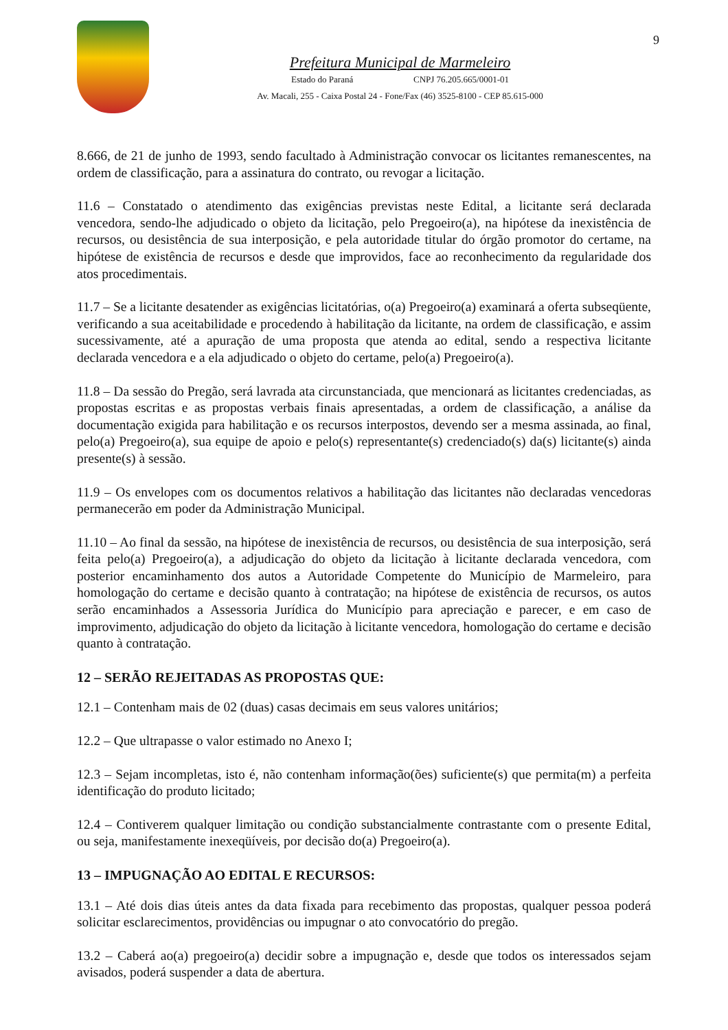9
Prefeitura Municipal de Marmeleiro
Estado do Paraná CNPJ 76.205.665/0001-01
Av. Macali, 255 - Caixa Postal 24 - Fone/Fax (46) 3525-8100 - CEP 85.615-000
8.666, de 21 de junho de 1993, sendo facultado à Administração convocar os licitantes remanescentes, na ordem de classificação, para a assinatura do contrato, ou revogar a licitação.
11.6 – Constatado o atendimento das exigências previstas neste Edital, a licitante será declarada vencedora, sendo-lhe adjudicado o objeto da licitação, pelo Pregoeiro(a), na hipótese da inexistência de recursos, ou desistência de sua interposição, e pela autoridade titular do órgão promotor do certame, na hipótese de existência de recursos e desde que improvidos, face ao reconhecimento da regularidade dos atos procedimentais.
11.7 – Se a licitante desatender as exigências licitatórias, o(a) Pregoeiro(a) examinará a oferta subseqüente, verificando a sua aceitabilidade e procedendo à habilitação da licitante, na ordem de classificação, e assim sucessivamente, até a apuração de uma proposta que atenda ao edital, sendo a respectiva licitante declarada vencedora e a ela adjudicado o objeto do certame, pelo(a) Pregoeiro(a).
11.8 – Da sessão do Pregão, será lavrada ata circunstanciada, que mencionará as licitantes credenciadas, as propostas escritas e as propostas verbais finais apresentadas, a ordem de classificação, a análise da documentação exigida para habilitação e os recursos interpostos, devendo ser a mesma assinada, ao final, pelo(a) Pregoeiro(a), sua equipe de apoio e pelo(s) representante(s) credenciado(s) da(s) licitante(s) ainda presente(s) à sessão.
11.9 – Os envelopes com os documentos relativos a habilitação das licitantes não declaradas vencedoras permanecerão em poder da Administração Municipal.
11.10 – Ao final da sessão, na hipótese de inexistência de recursos, ou desistência de sua interposição, será feita pelo(a) Pregoeiro(a), a adjudicação do objeto da licitação à licitante declarada vencedora, com posterior encaminhamento dos autos a Autoridade Competente do Município de Marmeleiro, para homologação do certame e decisão quanto à contratação; na hipótese de existência de recursos, os autos serão encaminhados a Assessoria Jurídica do Município para apreciação e parecer, e em caso de improvimento, adjudicação do objeto da licitação à licitante vencedora, homologação do certame e decisão quanto à contratação.
12 – SERÃO REJEITADAS AS PROPOSTAS QUE:
12.1 – Contenham mais de 02 (duas) casas decimais em seus valores unitários;
12.2 – Que ultrapasse o valor estimado no Anexo I;
12.3 – Sejam incompletas, isto é, não contenham informação(ões) suficiente(s) que permita(m) a perfeita identificação do produto licitado;
12.4 – Contiverem qualquer limitação ou condição substancialmente contrastante com o presente Edital, ou seja, manifestamente inexeqüíveis, por decisão do(a) Pregoeiro(a).
13 – IMPUGNAÇÃO AO EDITAL E RECURSOS:
13.1 – Até dois dias úteis antes da data fixada para recebimento das propostas, qualquer pessoa poderá solicitar esclarecimentos, providências ou impugnar o ato convocatório do pregão.
13.2 – Caberá ao(a) pregoeiro(a) decidir sobre a impugnação e, desde que todos os interessados sejam avisados, poderá suspender a data de abertura.